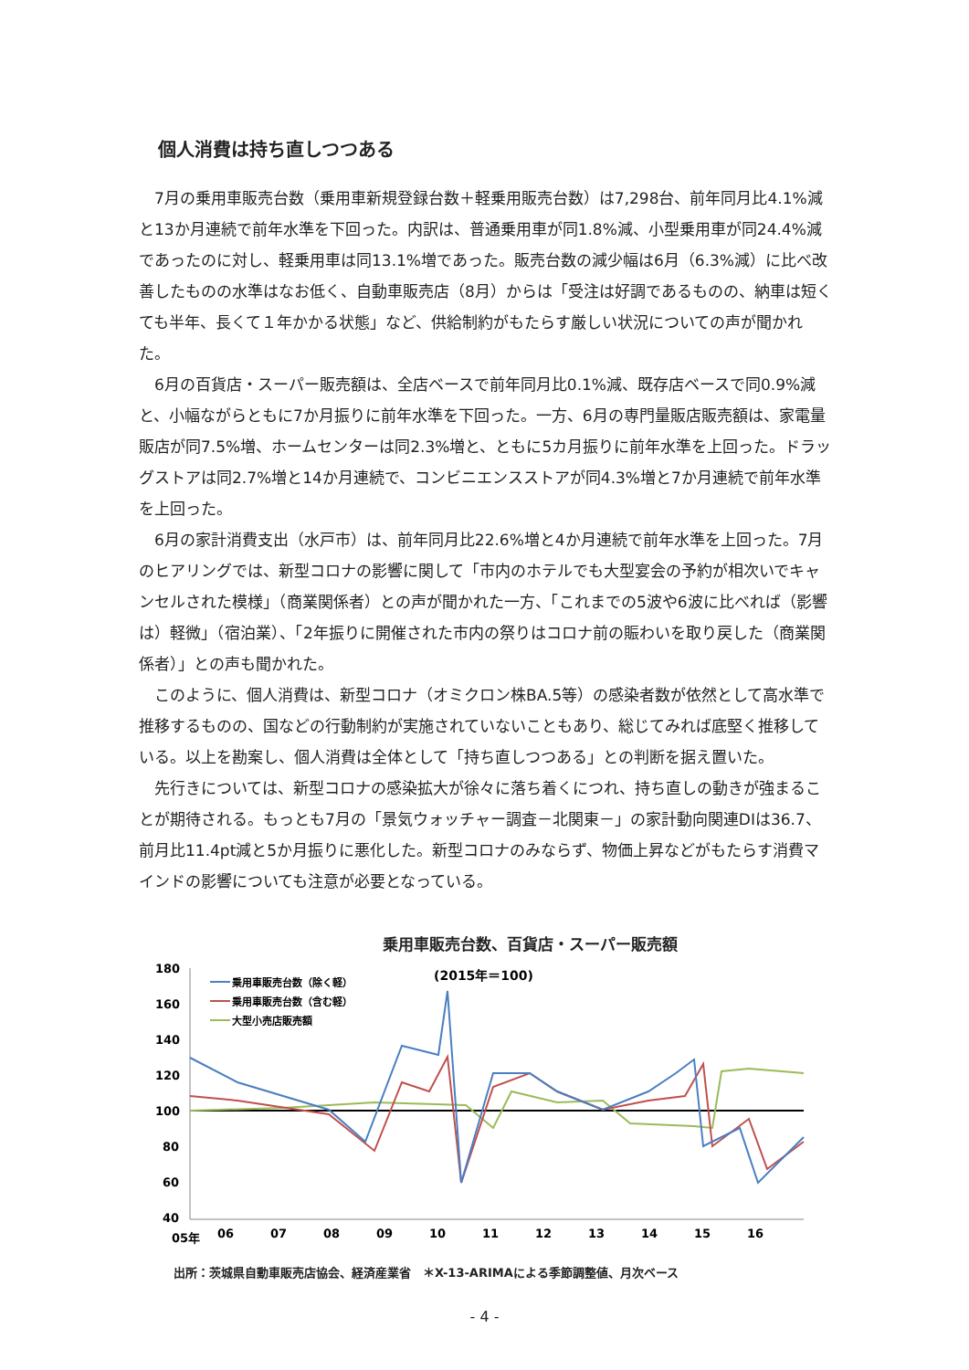個人消費は持ち直しつつある
7月の乗用車販売台数（乗用車新規登録台数＋軽乗用販売台数）は7,298台、前年同月比4.1%減と13か月連続で前年水準を下回った。内訳は、普通乗用車が同1.8%減、小型乗用車が同24.4%減であったのに対し、軽乗用車は同13.1%増であった。販売台数の減少幅は6月（6.3%減）に比べ改善したものの水準はなお低く、自動車販売店（8月）からは「受注は好調であるものの、納車は短くても半年、長くて１年かかる状態」など、供給制約がもたらす厳しい状況についての声が聞かれた。
6月の百貨店・スーパー販売額は、全店ベースで前年同月比0.1%減、既存店ベースで同0.9%減と、小幅ながらともに7か月振りに前年水準を下回った。一方、6月の専門量販店販売額は、家電量販店が同7.5%増、ホームセンターは同2.3%増と、ともに5カ月振りに前年水準を上回った。ドラッグストアは同2.7%増と14か月連続で、コンビニエンスストアが同4.3%増と7か月連続で前年水準を上回った。
6月の家計消費支出（水戸市）は、前年同月比22.6%増と4か月連続で前年水準を上回った。7月のヒアリングでは、新型コロナの影響に関して「市内のホテルでも大型宴会の予約が相次いでキャンセルされた模様」（商業関係者）との声が聞かれた一方、「これまでの5波や6波に比べれば（影響は）軽微」（宿泊業）、「2年振りに開催された市内の祭りはコロナ前の賑わいを取り戻した（商業関係者）」との声も聞かれた。
このように、個人消費は、新型コロナ（オミクロン株BA.5等）の感染者数が依然として高水準で推移するものの、国などの行動制約が実施されていないこともあり、総じてみれば底堅く推移している。以上を勘案し、個人消費は全体として「持ち直しつつある」との判断を据え置いた。
先行きについては、新型コロナの感染拡大が徐々に落ち着くにつれ、持ち直しの動きが強まることが期待される。もっとも7月の「景気ウォッチャー調査－北関東－」の家計動向関連DIは36.7、前月比11.4pt減と5か月振りに悪化した。新型コロナのみならず、物価上昇などがもたらす消費マインドの影響についても注意が必要となっている。
乗用車販売台数、百貨店・スーパー販売額
180
160
140
120
100
80
60
40
(2015年＝100)
乗用車販売台数（除く軽）
乗用車販売台数（含む軽）
大型小売店販売額
05年
06
07
08
09
10
11
12
13
14
15
16
出所：茨城県自動車販売店協会、経済産業省　＊X-13-ARIMAによる季節調整値、月次ベース
- 4 -